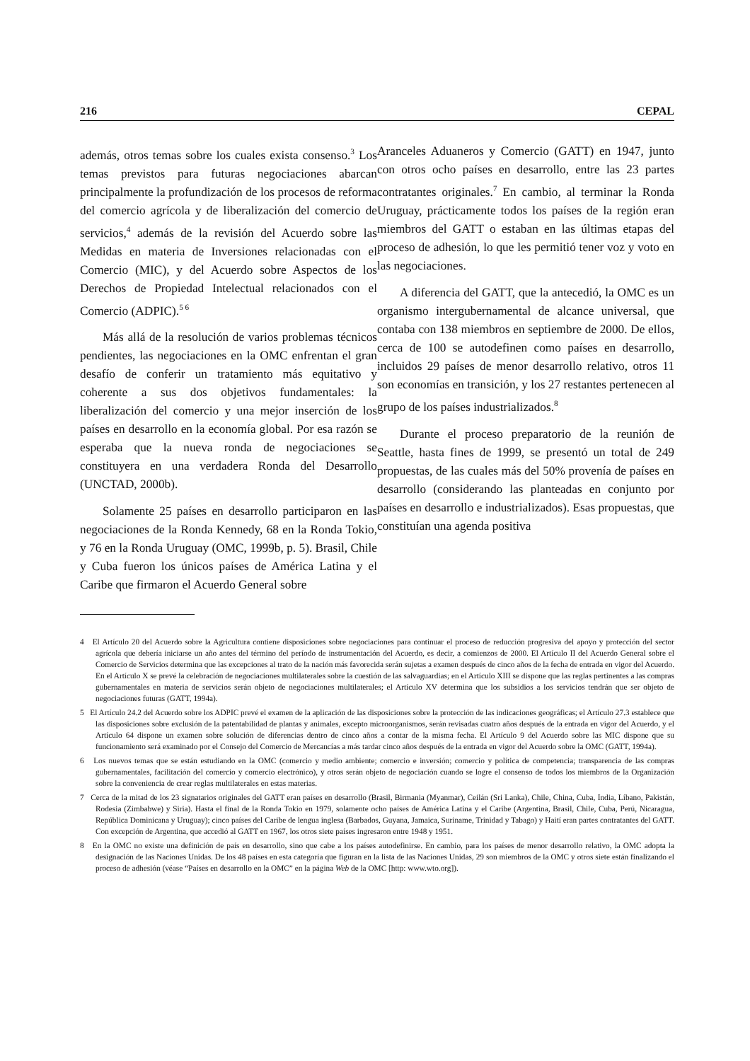216 CEPAL
además, otros temas sobre los cuales exista consenso.<sup>3</sup> Los temas previstos para futuras negociaciones abarcan principalmente la profundización de los procesos de reforma del comercio agrícola y de liberalización del comercio de servicios,<sup>4</sup> además de la revisión del Acuerdo sobre las Medidas en materia de Inversiones relacionadas con el Comercio (MIC), y del Acuerdo sobre Aspectos de los Derechos de Propiedad Intelectual relacionados con el Comercio (ADPIC).<sup>5 6</sup>
Más allá de la resolución de varios problemas técnicos pendientes, las negociaciones en la OMC enfrentan el gran desafío de conferir un tratamiento más equitativo y coherente a sus dos objetivos fundamentales: la liberalización del comercio y una mejor inserción de los países en desarrollo en la economía global. Por esa razón se esperaba que la nueva ronda de negociaciones se constituyera en una verdadera Ronda del Desarrollo (UNCTAD, 2000b).
Solamente 25 países en desarrollo participaron en las negociaciones de la Ronda Kennedy, 68 en la Ronda Tokio, y 76 en la Ronda Uruguay (OMC, 1999b, p. 5). Brasil, Chile y Cuba fueron los únicos países de América Latina y el Caribe que firmaron el Acuerdo General sobre
Aranceles Aduaneros y Comercio (GATT) en 1947, junto con otros ocho países en desarrollo, entre las 23 partes contratantes originales.<sup>7</sup> En cambio, al terminar la Ronda Uruguay, prácticamente todos los países de la región eran miembros del GATT o estaban en las últimas etapas del proceso de adhesión, lo que les permitió tener voz y voto en las negociaciones.
A diferencia del GATT, que la antecedió, la OMC es un organismo intergubernamental de alcance universal, que contaba con 138 miembros en septiembre de 2000. De ellos, cerca de 100 se autodefinen como países en desarrollo, incluidos 29 países de menor desarrollo relativo, otros 11 son economías en transición, y los 27 restantes pertenecen al grupo de los países industrializados.<sup>8</sup>
Durante el proceso preparatorio de la reunión de Seattle, hasta fines de 1999, se presentó un total de 249 propuestas, de las cuales más del 50% provenía de países en desarrollo (considerando las planteadas en conjunto por países en desarrollo e industrializados). Esas propuestas, que constituían una agenda positiva
4 El Artículo 20 del Acuerdo sobre la Agricultura contiene disposiciones sobre negociaciones para continuar el proceso de reducción progresiva del apoyo y protección del sector agrícola que debería iniciarse un año antes del término del período de instrumentación del Acuerdo, es decir, a comienzos de 2000. El Artículo II del Acuerdo General sobre el Comercio de Servicios determina que las excepciones al trato de la nación más favorecida serán sujetas a examen después de cinco años de la fecha de entrada en vigor del Acuerdo. En el Artículo X se prevé la celebración de negociaciones multilaterales sobre la cuestión de las salvaguardias; en el Artículo XIII se dispone que las reglas pertinentes a las compras gubernamentales en materia de servicios serán objeto de negociaciones multilaterales; el Artículo XV determina que los subsidios a los servicios tendrán que ser objeto de negociaciones futuras (GATT, 1994a).
5 El Artículo 24.2 del Acuerdo sobre los ADPIC prevé el examen de la aplicación de las disposiciones sobre la protección de las indicaciones geográficas; el Artículo 27.3 establece que las disposiciones sobre exclusión de la patentabilidad de plantas y animales, excepto microorganismos, serán revisadas cuatro años después de la entrada en vigor del Acuerdo, y el Artículo 64 dispone un examen sobre solución de diferencias dentro de cinco años a contar de la misma fecha. El Artículo 9 del Acuerdo sobre las MIC dispone que su funcionamiento será examinado por el Consejo del Comercio de Mercancías a más tardar cinco años después de la entrada en vigor del Acuerdo sobre la OMC (GATT, 1994a).
6 Los nuevos temas que se están estudiando en la OMC (comercio y medio ambiente; comercio e inversión; comercio y política de competencia; transparencia de las compras gubernamentales, facilitación del comercio y comercio electrónico), y otros serán objeto de negociación cuando se logre el consenso de todos los miembros de la Organización sobre la conveniencia de crear reglas multilaterales en estas materias.
7 Cerca de la mitad de los 23 signatarios originales del GATT eran países en desarrollo (Brasil, Birmania (Myanmar), Ceilán (Sri Lanka), Chile, China, Cuba, India, Líbano, Pakistán, Rodesia (Zimbabwe) y Siria). Hasta el final de la Ronda Tokio en 1979, solamente ocho países de América Latina y el Caribe (Argentina, Brasil, Chile, Cuba, Perú, Nicaragua, República Dominicana y Uruguay); cinco países del Caribe de lengua inglesa (Barbados, Guyana, Jamaica, Suriname, Trinidad y Tabago) y Haití eran partes contratantes del GATT. Con excepción de Argentina, que accedió al GATT en 1967, los otros siete países ingresaron entre 1948 y 1951.
8 En la OMC no existe una definición de país en desarrollo, sino que cabe a los países autodefinirse. En cambio, para los países de menor desarrollo relativo, la OMC adopta la designación de las Naciones Unidas. De los 48 países en esta categoría que figuran en la lista de las Naciones Unidas, 29 son miembros de la OMC y otros siete están finalizando el proceso de adhesión (véase “Países en desarrollo en la OMC” en la página Web de la OMC [http: www.wto.org]).